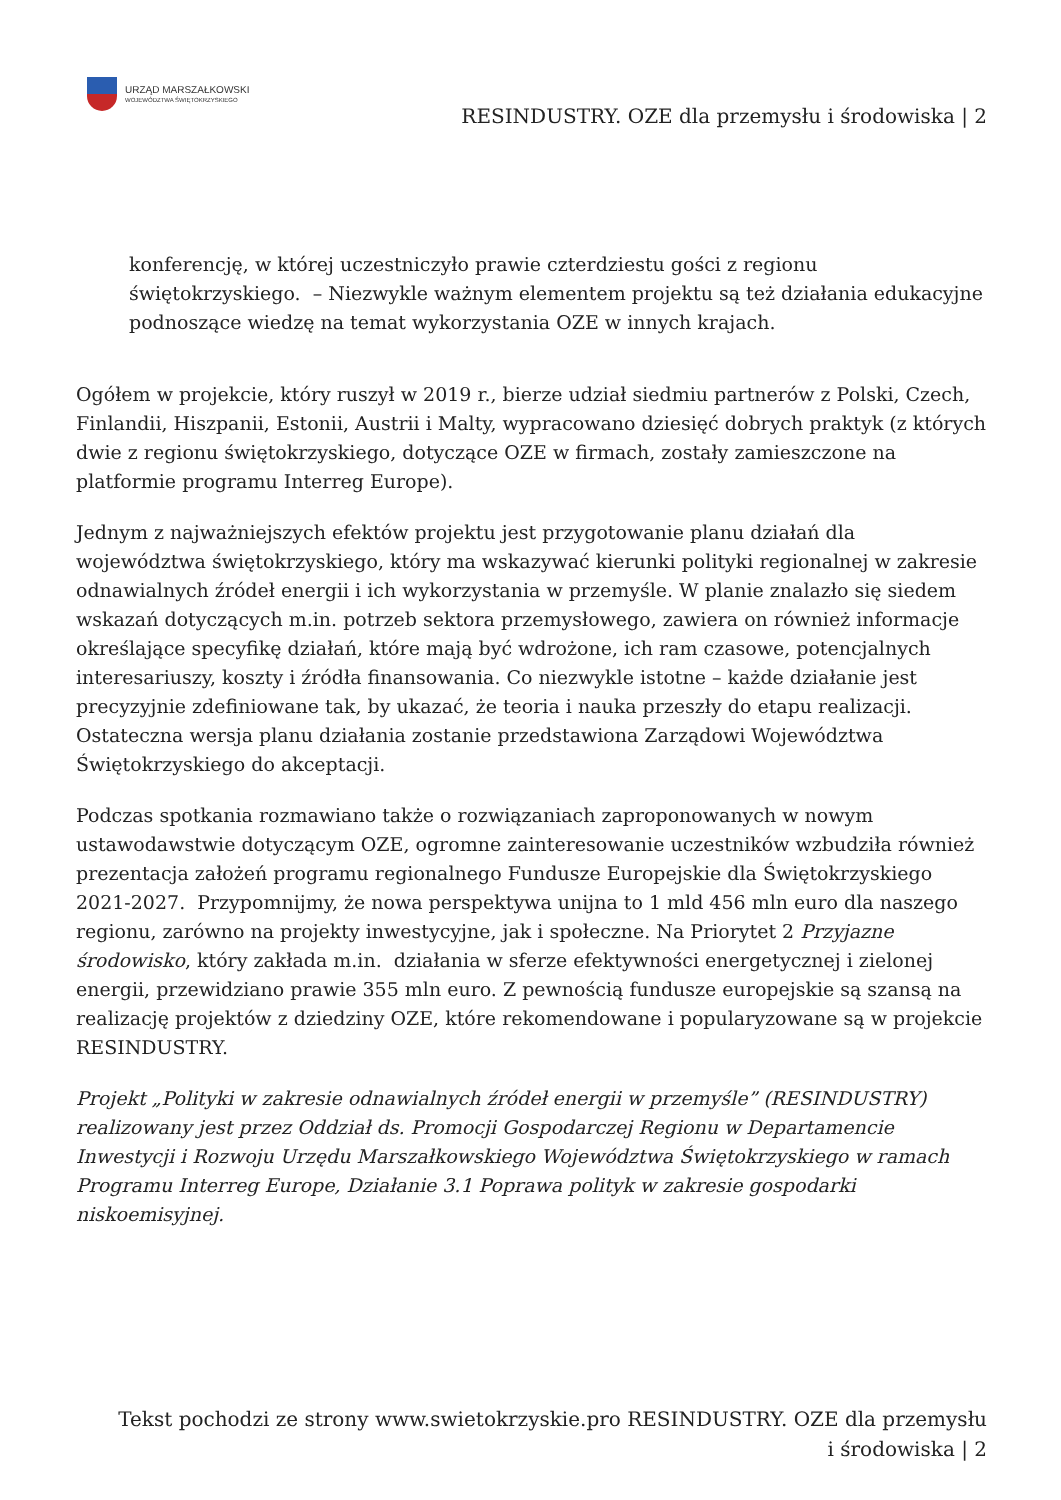URZĄD MARSZAŁKOWSKI
WOJEWÓDZTWA ŚWIĘTOKRZYSKIEGO
RESINDUSTRY. OZE dla przemysłu i środowiska | 2
konferencję, w której uczestniczyło prawie czterdziestu gości z regionu świętokrzyskiego. – Niezwykle ważnym elementem projektu są też działania edukacyjne podnoszące wiedzę na temat wykorzystania OZE w innych krajach.
Ogółem w projekcie, który ruszył w 2019 r., bierze udział siedmiu partnerów z Polski, Czech, Finlandii, Hiszpanii, Estonii, Austrii i Malty, wypracowano dziesięć dobrych praktyk (z których dwie z regionu świętokrzyskiego, dotyczące OZE w firmach, zostały zamieszczone na platformie programu Interreg Europe).
Jednym z najważniejszych efektów projektu jest przygotowanie planu działań dla województwa świętokrzyskiego, który ma wskazywać kierunki polityki regionalnej w zakresie odnawialnych źródeł energii i ich wykorzystania w przemyśle. W planie znalazło się siedem wskazań dotyczących m.in. potrzeb sektora przemysłowego, zawiera on również informacje określające specyfikę działań, które mają być wdrożone, ich ram czasowe, potencjalnych interesariuszy, koszty i źródła finansowania. Co niezwykle istotne – każde działanie jest precyzyjnie zdefiniowane tak, by ukazać, że teoria i nauka przeszły do etapu realizacji. Ostateczna wersja planu działania zostanie przedstawiona Zarządowi Województwa Świętokrzyskiego do akceptacji.
Podczas spotkania rozmawiano także o rozwiązaniach zaproponowanych w nowym ustawodawstwie dotyczącym OZE, ogromne zainteresowanie uczestników wzbudziła również prezentacja założeń programu regionalnego Fundusze Europejskie dla Świętokrzyskiego 2021-2027. Przypomnijmy, że nowa perspektywa unijna to 1 mld 456 mln euro dla naszego regionu, zarówno na projekty inwestycyjne, jak i społeczne. Na Priorytet 2 Przyjazne środowisko, który zakłada m.in. działania w sferze efektywności energetycznej i zielonej energii, przewidziano prawie 355 mln euro. Z pewnością fundusze europejskie są szansą na realizację projektów z dziedziny OZE, które rekomendowane i popularyzowane są w projekcie RESINDUSTRY.
Projekt „Polityki w zakresie odnawialnych źródeł energii w przemyśle” (RESINDUSTRY) realizowany jest przez Oddział ds. Promocji Gospodarczej Regionu w Departamencie Inwestycji i Rozwoju Urzędu Marszałkowskiego Województwa Świętokrzyskiego w ramach Programu Interreg Europe, Działanie 3.1 Poprawa polityk w zakresie gospodarki niskoemisyjnej.
Tekst pochodzi ze strony www.swietokrzyskie.pro RESINDUSTRY. OZE dla przemysłu i środowiska | 2